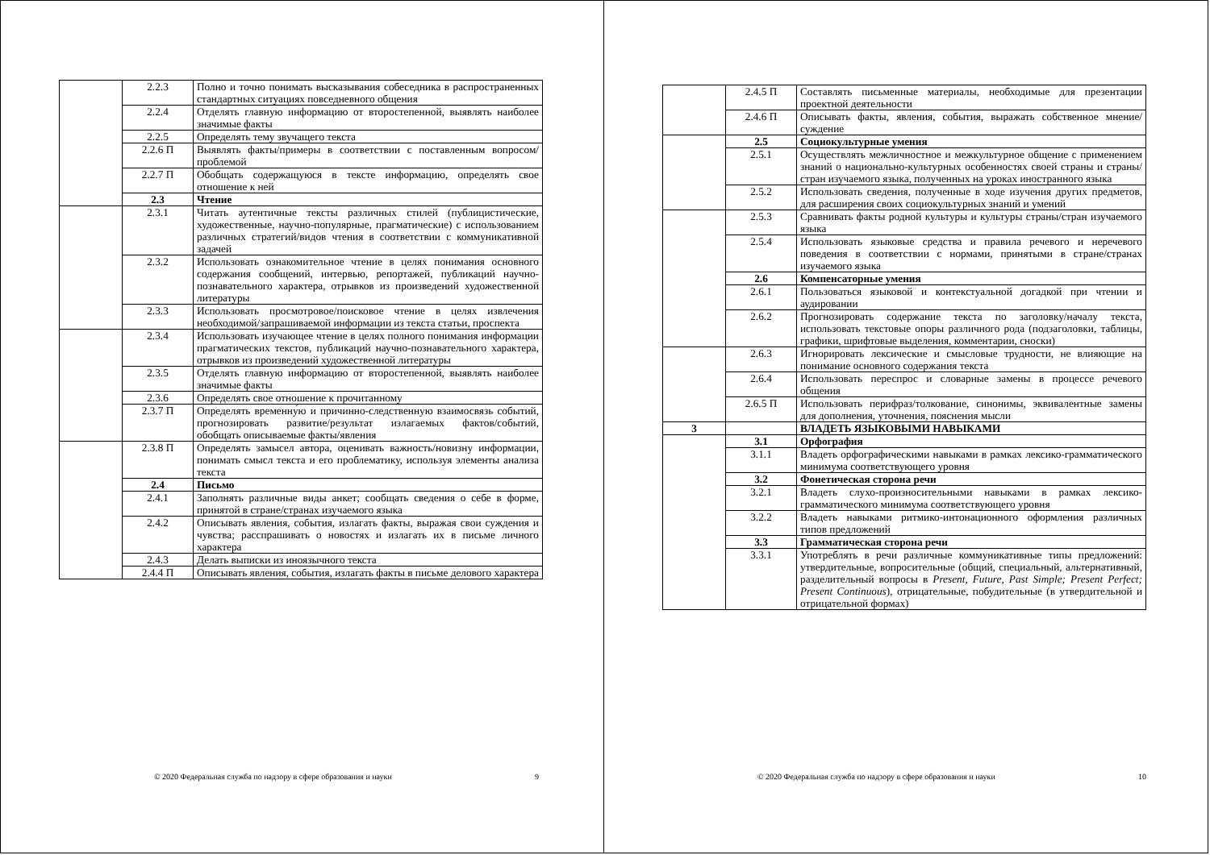| | 2.2.3 | Полно и точно понимать высказывания собеседника в распространенных стандартных ситуациях повседневного общения |
| | 2.2.4 | Отделять главную информацию от второстепенной, выявлять наиболее значимые факты |
| | 2.2.5 | Определять тему звучащего текста |
| | 2.2.6 П | Выявлять факты/примеры в соответствии с поставленным вопросом/проблемой |
| | 2.2.7 П | Обобщать содержащуюся в тексте информацию, определять свое отношение к ней |
| | 2.3 | Чтение |
| | 2.3.1 | Читать аутентичные тексты различных стилей (публицистические, художественные, научно-популярные, прагматические) с использованием различных стратегий/видов чтения в соответствии с коммуникативной задачей |
| | 2.3.2 | Использовать ознакомительное чтение в целях понимания основного содержания сообщений, интервью, репортажей, публикаций научно-познавательного характера, отрывков из произведений художественной литературы |
| | 2.3.3 | Использовать просмотровое/поисковое чтение в целях извлечения необходимой/запрашиваемой информации из текста статьи, проспекта |
| | 2.3.4 | Использовать изучающее чтение в целях полного понимания информации прагматических текстов, публикаций научно-познавательного характера, отрывков из произведений художественной литературы |
| | 2.3.5 | Отделять главную информацию от второстепенной, выявлять наиболее значимые факты |
| | 2.3.6 | Определять свое отношение к прочитанному |
| | 2.3.7 П | Определять временну́ю и причинно-следственную взаимосвязь событий, прогнозировать развитие/результат излагаемых фактов/событий, обобщать описываемые факты/явления |
| | 2.3.8 П | Определять замысел автора, оценивать важность/новизну информации, понимать смысл текста и его проблематику, используя элементы анализа текста |
| | 2.4 | Письмо |
| | 2.4.1 | Заполнять различные виды анкет; сообщать сведения о себе в форме, принятой в стране/странах изучаемого языка |
| | 2.4.2 | Описывать явления, события, излагать факты, выражая свои суждения и чувства; расспрашивать о новостях и излагать их в письме личного характера |
| | 2.4.3 | Делать выписки из иноязычного текста |
| | 2.4.4 П | Описывать явления, события, излагать факты в письме делового характера |
© 2020 Федеральная служба по надзору в сфере образования и науки 9
| | 2.4.5 П | Составлять письменные материалы, необходимые для презентации проектной деятельности |
| | 2.4.6 П | Описывать факты, явления, события, выражать собственное мнение/суждение |
| | 2.5 | Социокультурные умения |
| | 2.5.1 | Осуществлять межличностное и межкультурное общение с применением знаний о национально-культурных особенностях своей страны и страны/стран изучаемого языка, полученных на уроках иностранного языка |
| | 2.5.2 | Использовать сведения, полученные в ходе изучения других предметов, для расширения своих социокультурных знаний и умений |
| | 2.5.3 | Сравнивать факты родной культуры и культуры страны/стран изучаемого языка |
| | 2.5.4 | Использовать языковые средства и правила речевого и неречевого поведения в соответствии с нормами, принятыми в стране/странах изучаемого языка |
| | 2.6 | Компенсаторные умения |
| | 2.6.1 | Пользоваться языковой и контекстуальной догадкой при чтении и аудировании |
| | 2.6.2 | Прогнозировать содержание текста по заголовку/началу текста, использовать текстовые опоры различного рода (подзаголовки, таблицы, графики, шрифтовые выделения, комментарии, сноски) |
| | 2.6.3 | Игнорировать лексические и смысловые трудности, не влияющие на понимание основного содержания текста |
| | 2.6.4 | Использовать переспрос и словарные замены в процессе речевого общения |
| | 2.6.5 П | Использовать перифраз/толкование, синонимы, эквивалентные замены для дополнения, уточнения, пояснения мысли |
| 3 | | ВЛАДЕТЬ ЯЗЫКОВЫМИ НАВЫКАМИ |
| | 3.1 | Орфография |
| | 3.1.1 | Владеть орфографическими навыками в рамках лексико-грамматического минимума соответствующего уровня |
| | 3.2 | Фонетическая сторона речи |
| | 3.2.1 | Владеть слухо-произносительными навыками в рамках лексико-грамматического минимума соответствующего уровня |
| | 3.2.2 | Владеть навыками ритмико-интонационного оформления различных типов предложений |
| | 3.3 | Грамматическая сторона речи |
| | 3.3.1 | Употреблять в речи различные коммуникативные типы предложений: утвердительные, вопросительные (общий, специальный, альтернативный, разделительный вопросы в Present, Future, Past Simple; Present Perfect; Present Continuous ), отрицательные, побудительные (в утвердительной и отрицательной формах) |
© 2020 Федеральная служба по надзору в сфере образования и науки 10